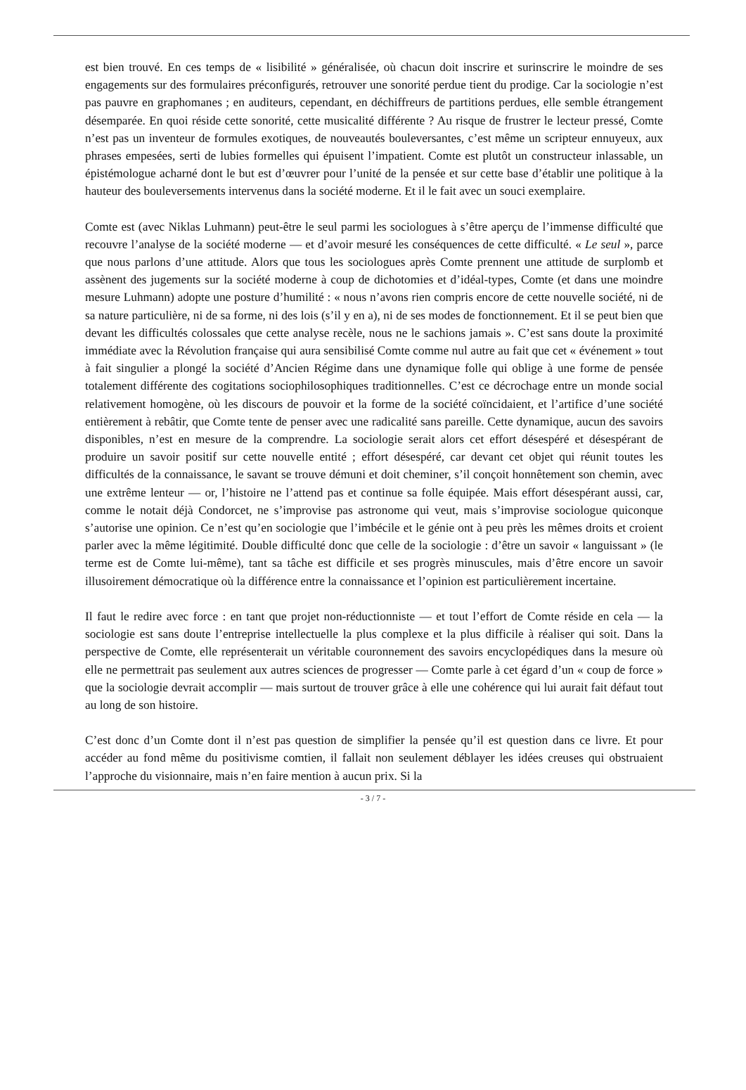est bien trouvé. En ces temps de « lisibilité » généralisée, où chacun doit inscrire et surinscrire le moindre de ses engagements sur des formulaires préconfigurés, retrouver une sonorité perdue tient du prodige. Car la sociologie n’est pas pauvre en graphomanes ; en auditeurs, cependant, en déchiffreurs de partitions perdues, elle semble étrangement désemparée. En quoi réside cette sonorité, cette musicalité différente ? Au risque de frustrer le lecteur pressé, Comte n’est pas un inventeur de formules exotiques, de nouveautés bouleversantes, c’est même un scripteur ennuyeux, aux phrases empesées, serti de lubies formelles qui épuisent l’impatient. Comte est plutôt un constructeur inlassable, un épistémologue acharné dont le but est d’œuvrer pour l’unité de la pensée et sur cette base d’établir une politique à la hauteur des bouleversements intervenus dans la société moderne. Et il le fait avec un souci exemplaire.
Comte est (avec Niklas Luhmann) peut-être le seul parmi les sociologues à s’être aperçu de l’immense difficulté que recouvre l’analyse de la société moderne — et d’avoir mesuré les conséquences de cette difficulté. « Le seul », parce que nous parlons d’une attitude. Alors que tous les sociologues après Comte prennent une attitude de surplomb et assènent des jugements sur la société moderne à coup de dichotomies et d’idéal-types, Comte (et dans une moindre mesure Luhmann) adopte une posture d’humilité : « nous n’avons rien compris encore de cette nouvelle société, ni de sa nature particulière, ni de sa forme, ni des lois (s’il y en a), ni de ses modes de fonctionnement. Et il se peut bien que devant les difficultés colossales que cette analyse recèle, nous ne le sachions jamais ». C’est sans doute la proximité immédiate avec la Révolution française qui aura sensibilisé Comte comme nul autre au fait que cet « événement » tout à fait singulier a plongé la société d’Ancien Régime dans une dynamique folle qui oblige à une forme de pensée totalement différente des cogitations sociophilosophiques traditionnelles. C’est ce décrochage entre un monde social relativement homogène, où les discours de pouvoir et la forme de la société coïncidaient, et l’artifice d’une société entièrement à rebâtir, que Comte tente de penser avec une radicalité sans pareille. Cette dynamique, aucun des savoirs disponibles, n’est en mesure de la comprendre. La sociologie serait alors cet effort désespéré et désespérant de produire un savoir positif sur cette nouvelle entité ; effort désespéré, car devant cet objet qui réunit toutes les difficultés de la connaissance, le savant se trouve démuni et doit cheminer, s’il conçoit honnêtement son chemin, avec une extrême lenteur — or, l’histoire ne l’attend pas et continue sa folle équipée. Mais effort désespérant aussi, car, comme le notait déjà Condorcet, ne s’improvise pas astronome qui veut, mais s’improvise sociologue quiconque s’autorise une opinion. Ce n’est qu’en sociologie que l’imbécile et le génie ont à peu près les mêmes droits et croient parler avec la même légitimité. Double difficulté donc que celle de la sociologie : d’être un savoir « languissant » (le terme est de Comte lui-même), tant sa tâche est difficile et ses progrès minuscules, mais d’être encore un savoir illusoirement démocratique où la différence entre la connaissance et l’opinion est particulièrement incertaine.
Il faut le redire avec force : en tant que projet non-réductionniste — et tout l’effort de Comte réside en cela — la sociologie est sans doute l’entreprise intellectuelle la plus complexe et la plus difficile à réaliser qui soit. Dans la perspective de Comte, elle représenterait un véritable couronnement des savoirs encyclopédiques dans la mesure où elle ne permettrait pas seulement aux autres sciences de progresser — Comte parle à cet égard d’un « coup de force » que la sociologie devrait accomplir — mais surtout de trouver grâce à elle une cohérence qui lui aurait fait défaut tout au long de son histoire.
C’est donc d’un Comte dont il n’est pas question de simplifier la pensée qu’il est question dans ce livre. Et pour accéder au fond même du positivisme comtien, il fallait non seulement déblayer les idées creuses qui obstruaient l’approche du visionnaire, mais n’en faire mention à aucun prix. Si la
- 3 / 7 -